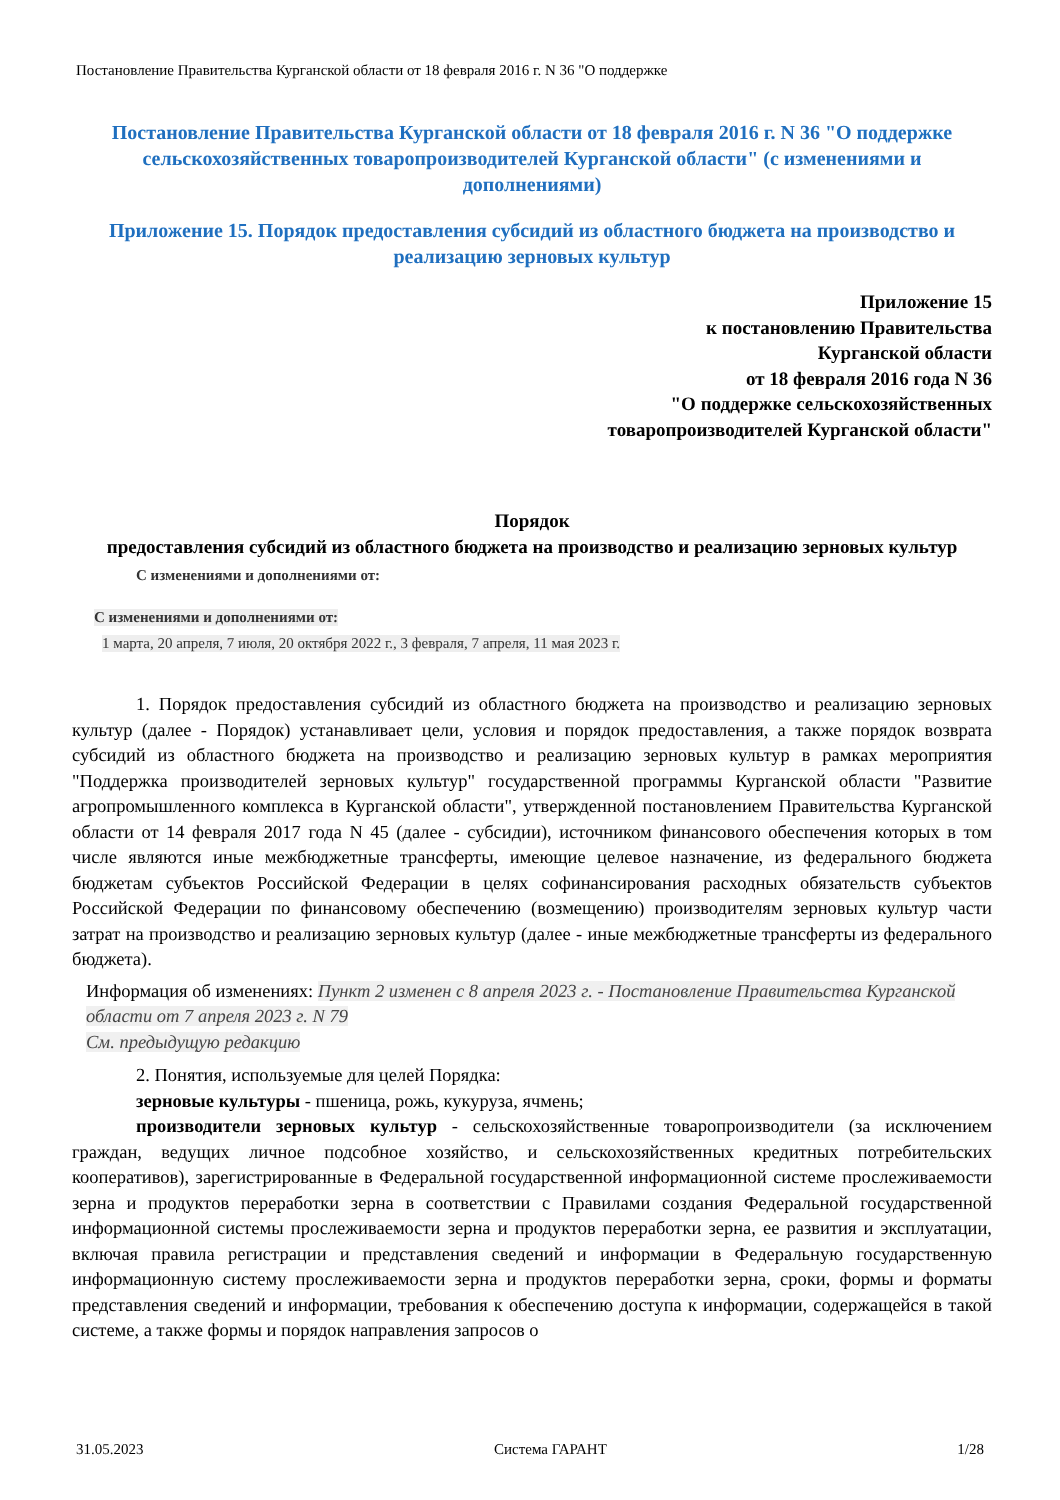Постановление Правительства Курганской области от 18 февраля 2016 г. N 36 "О поддержке
Постановление Правительства Курганской области от 18 февраля 2016 г. N 36 "О поддержке сельскохозяйственных товаропроизводителей Курганской области" (с изменениями и дополнениями)
Приложение 15. Порядок предоставления субсидий из областного бюджета на производство и реализацию зерновых культур
Приложение 15
к постановлению Правительства
Курганской области
от 18 февраля 2016 года N 36
"О поддержке сельскохозяйственных
товаропроизводителей Курганской области"
Порядок
предоставления субсидий из областного бюджета на производство и реализацию зерновых культур
С изменениями и дополнениями от:
С изменениями и дополнениями от:
1 марта, 20 апреля, 7 июля, 20 октября 2022 г., 3 февраля, 7 апреля, 11 мая 2023 г.
1. Порядок предоставления субсидий из областного бюджета на производство и реализацию зерновых культур (далее - Порядок) устанавливает цели, условия и порядок предоставления, а также порядок возврата субсидий из областного бюджета на производство и реализацию зерновых культур в рамках мероприятия "Поддержка производителей зерновых культур" государственной программы Курганской области "Развитие агропромышленного комплекса в Курганской области", утвержденной постановлением Правительства Курганской области от 14 февраля 2017 года N 45 (далее - субсидии), источником финансового обеспечения которых в том числе являются иные межбюджетные трансферты, имеющие целевое назначение, из федерального бюджета бюджетам субъектов Российской Федерации в целях софинансирования расходных обязательств субъектов Российской Федерации по финансовому обеспечению (возмещению) производителям зерновых культур части затрат на производство и реализацию зерновых культур (далее - иные межбюджетные трансферты из федерального бюджета).
Информация об изменениях: Пункт 2 изменен с 8 апреля 2023 г. - Постановление Правительства Курганской области от 7 апреля 2023 г. N 79
См. предыдущую редакцию
2. Понятия, используемые для целей Порядка:
зерновые культуры - пшеница, рожь, кукуруза, ячмень;
производители зерновых культур - сельскохозяйственные товаропроизводители (за исключением граждан, ведущих личное подсобное хозяйство, и сельскохозяйственных кредитных потребительских кооперативов), зарегистрированные в Федеральной государственной информационной системе прослеживаемости зерна и продуктов переработки зерна в соответствии с Правилами создания Федеральной государственной информационной системы прослеживаемости зерна и продуктов переработки зерна, ее развития и эксплуатации, включая правила регистрации и представления сведений и информации в Федеральную государственную информационную систему прослеживаемости зерна и продуктов переработки зерна, сроки, формы и форматы представления сведений и информации, требования к обеспечению доступа к информации, содержащейся в такой системе, а также формы и порядок направления запросов о
31.05.2023 Система ГАРАНТ 1/28